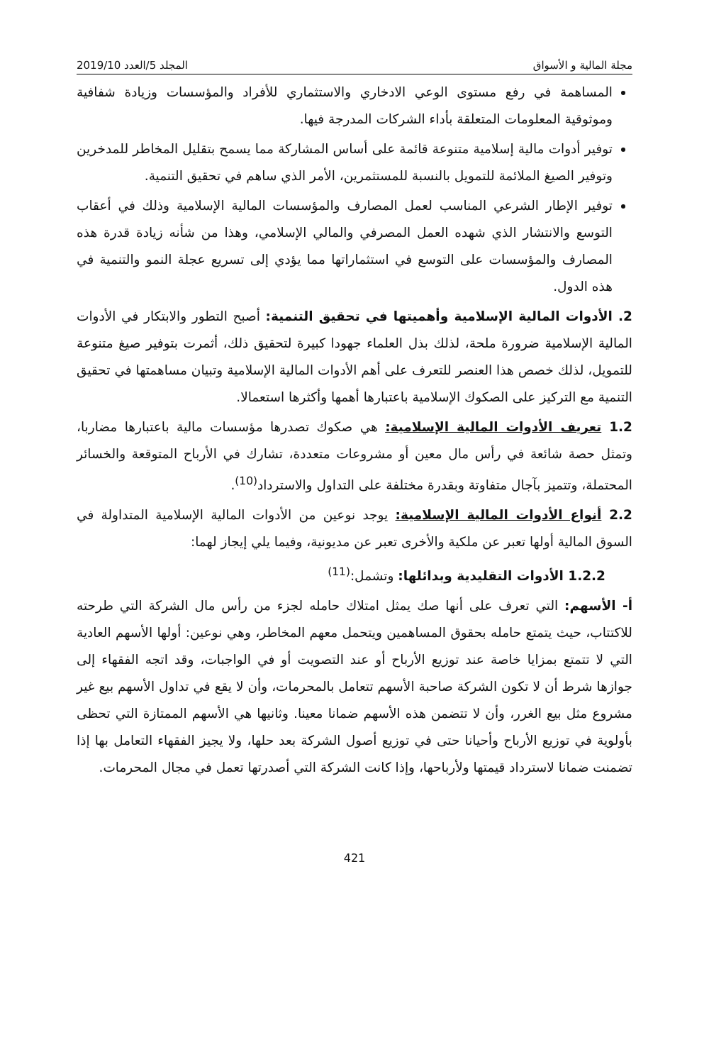مجلة المالية و الأسواق المجلد 5/العدد 2019/10
المساهمة في رفع مستوى الوعي الادخاري والاستثماري للأفراد والمؤسسات وزيادة شفافية وموثوقية المعلومات المتعلقة بأداء الشركات المدرجة فيها.
توفير أدوات مالية إسلامية متنوعة قائمة على أساس المشاركة مما يسمح بتقليل المخاطر للمدخرين وتوفير الصيغ الملائمة للتمويل بالنسبة للمستثمرين، الأمر الذي ساهم في تحقيق التنمية.
توفير الإطار الشرعي المناسب لعمل المصارف والمؤسسات المالية الإسلامية وذلك في أعقاب التوسع والانتشار الذي شهده العمل المصرفي والمالي الإسلامي، وهذا من شأنه زيادة قدرة هذه المصارف والمؤسسات على التوسع في استثماراتها مما يؤدي إلى تسريع عجلة النمو والتنمية في هذه الدول.
2. الأدوات المالية الإسلامية وأهميتها في تحقيق التنمية: أصبح التطور والابتكار في الأدوات المالية الإسلامية ضرورة ملحة، لذلك بذل العلماء جهودا كبيرة لتحقيق ذلك، أثمرت بتوفير صيغ متنوعة للتمويل، لذلك خصص هذا العنصر للتعرف على أهم الأدوات المالية الإسلامية وتبيان مساهمتها في تحقيق التنمية مع التركيز على الصكوك الإسلامية باعتبارها أهمها وأكثرها استعمالا.
1.2 تعريف الأدوات المالية الإسلامية: هي صكوك تصدرها مؤسسات مالية باعتبارها مضاربا، وتمثل حصة شائعة في رأس مال معين أو مشروعات متعددة، تشارك في الأرباح المتوقعة والخسائر المحتملة، وتتميز بآجال متفاوتة وبقدرة مختلفة على التداول والاسترداد<sup>(10)</sup>.
2.2 أنواع الأدوات المالية الإسلامية: يوجد نوعين من الأدوات المالية الإسلامية المتداولة في السوق المالية أولها تعبر عن ملكية والأخرى تعبر عن مديونية، وفيما يلي إيجاز لهما:
1.2.2 الأدوات التقليدية وبدائلها: وتشمل:<sup>(11)</sup>
أ- الأسهم: التي تعرف على أنها صك يمثل امتلاك حامله لجزء من رأس مال الشركة التي طرحته للاكتتاب، حيث يتمتع حامله بحقوق المساهمين ويتحمل معهم المخاطر، وهي نوعين: أولها الأسهم العادية التي لا تتمتع بمزايا خاصة عند توزيع الأرباح أو عند التصويت أو في الواجبات، وقد اتجه الفقهاء إلى جوازها شرط أن لا تكون الشركة صاحبة الأسهم تتعامل بالمحرمات، وأن لا يقع في تداول الأسهم بيع غير مشروع مثل بيع الغرر، وأن لا تتضمن هذه الأسهم ضمانا معينا. وثانيها هي الأسهم الممتازة التي تحظى بأولوية في توزيع الأرباح وأحيانا حتى في توزيع أصول الشركة بعد حلها، ولا يجيز الفقهاء التعامل بها إذا تضمنت ضمانا لاسترداد قيمتها ولأرباحها، وإذا كانت الشركة التي أصدرتها تعمل في مجال المحرمات.
421